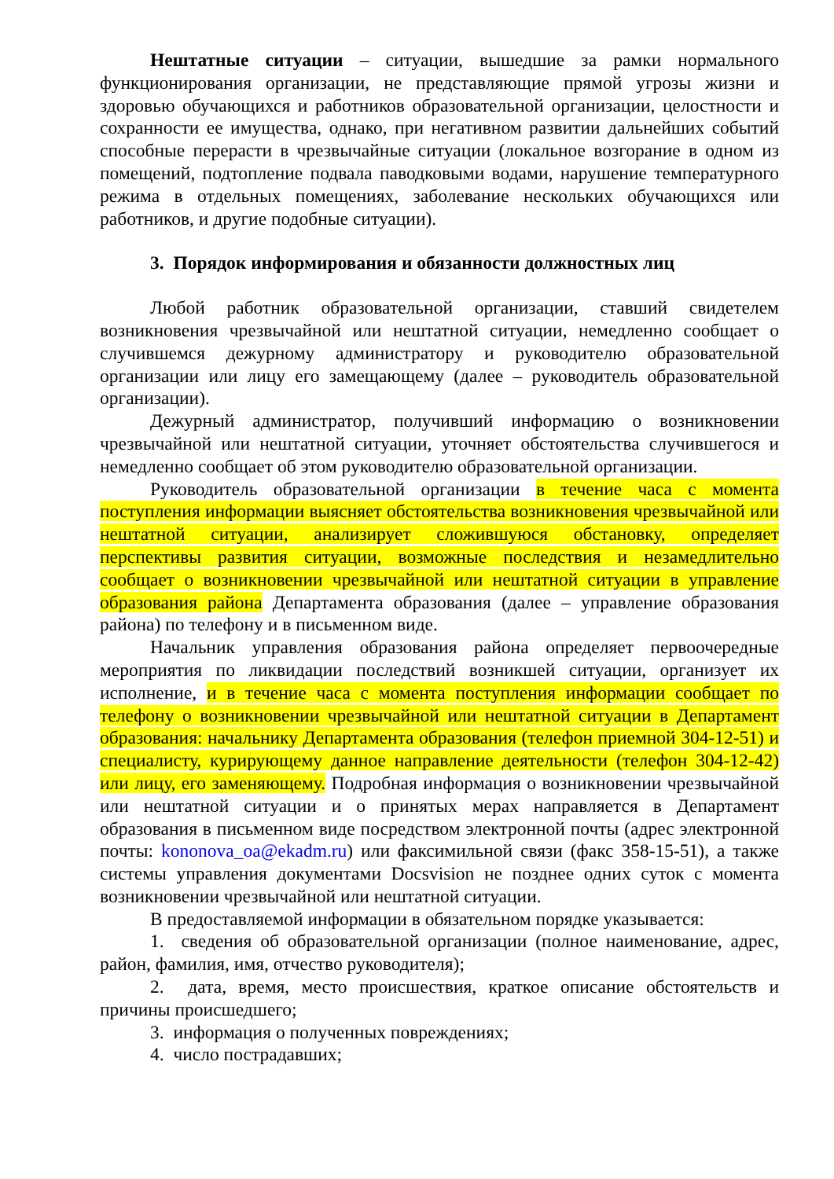Нештатные ситуации – ситуации, вышедшие за рамки нормального функционирования организации, не представляющие прямой угрозы жизни и здоровью обучающихся и работников образовательной организации, целостности и сохранности ее имущества, однако, при негативном развитии дальнейших событий способные перерасти в чрезвычайные ситуации (локальное возгорание в одном из помещений, подтопление подвала паводковыми водами, нарушение температурного режима в отдельных помещениях, заболевание нескольких обучающихся или работников, и другие подобные ситуации).
3. Порядок информирования и обязанности должностных лиц
Любой работник образовательной организации, ставший свидетелем возникновения чрезвычайной или нештатной ситуации, немедленно сообщает о случившемся дежурному администратору и руководителю образовательной организации или лицу его замещающему (далее – руководитель образовательной организации).
Дежурный администратор, получивший информацию о возникновении чрезвычайной или нештатной ситуации, уточняет обстоятельства случившегося и немедленно сообщает об этом руководителю образовательной организации.
Руководитель образовательной организации в течение часа с момента поступления информации выясняет обстоятельства возникновения чрезвычайной или нештатной ситуации, анализирует сложившуюся обстановку, определяет перспективы развития ситуации, возможные последствия и незамедлительно сообщает о возникновении чрезвычайной или нештатной ситуации в управление образования района Департамента образования (далее – управление образования района) по телефону и в письменном виде.
Начальник управления образования района определяет первоочередные мероприятия по ликвидации последствий возникшей ситуации, организует их исполнение, и в течение часа с момента поступления информации сообщает по телефону о возникновении чрезвычайной или нештатной ситуации в Департамент образования: начальнику Департамента образования (телефон приемной 304-12-51) и специалисту, курирующему данное направление деятельности (телефон 304-12-42) или лицу, его заменяющему. Подробная информация о возникновении чрезвычайной или нештатной ситуации и о принятых мерах направляется в Департамент образования в письменном виде посредством электронной почты (адрес электронной почты: kononova_oa@ekadm.ru) или факсимильной связи (факс 358-15-51), а также системы управления документами Docsvision не позднее одних суток с момента возникновении чрезвычайной или нештатной ситуации.
В предоставляемой информации в обязательном порядке указывается:
1. сведения об образовательной организации (полное наименование, адрес, район, фамилия, имя, отчество руководителя);
2. дата, время, место происшествия, краткое описание обстоятельств и причины происшедшего;
3. информация о полученных повреждениях;
4. число пострадавших;